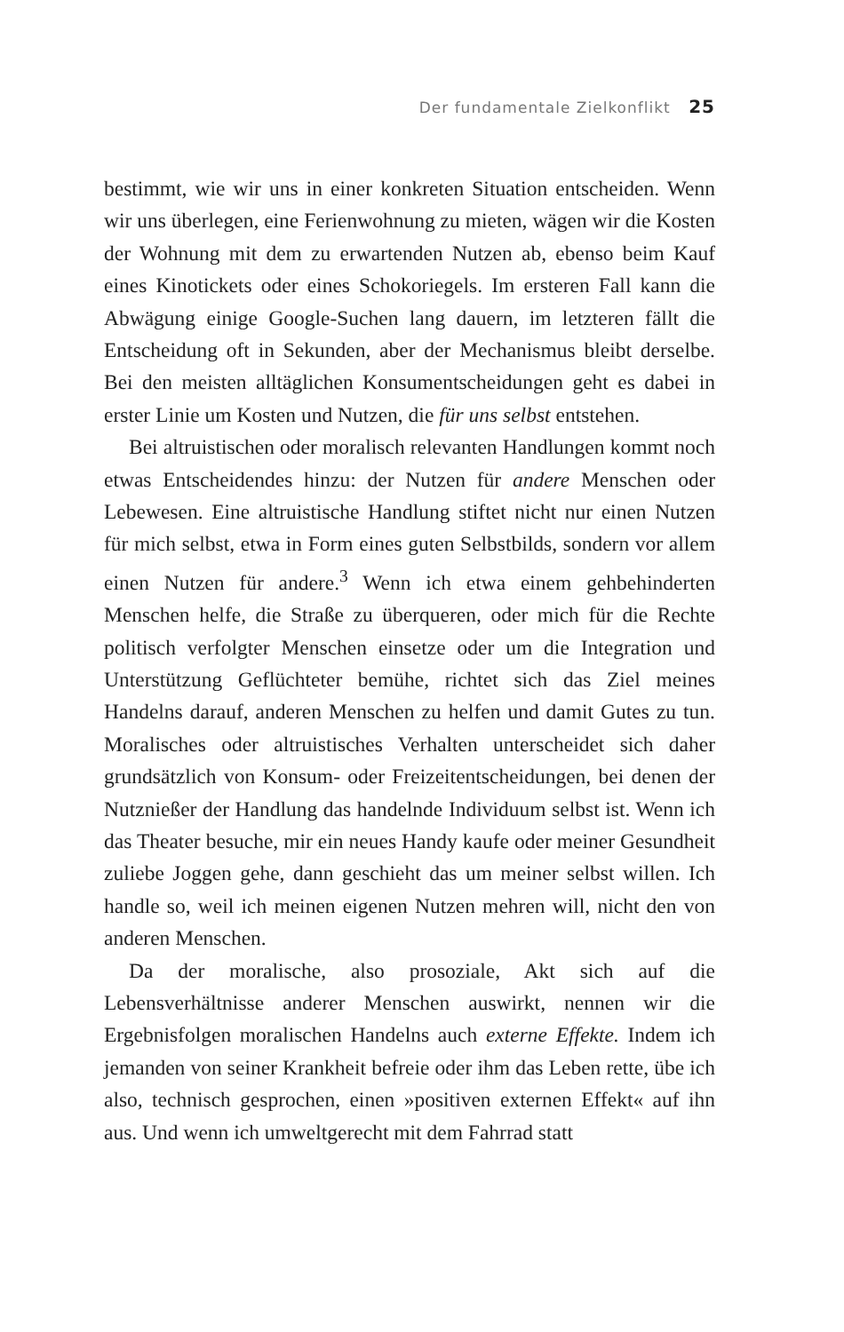Der fundamentale Zielkonflikt 25
bestimmt, wie wir uns in einer konkreten Situation entscheiden. Wenn wir uns überlegen, eine Ferienwohnung zu mieten, wägen wir die Kosten der Wohnung mit dem zu erwartenden Nutzen ab, ebenso beim Kauf eines Kinotickets oder eines Schokoriegels. Im ersteren Fall kann die Abwägung einige Google-Suchen lang dauern, im letzteren fällt die Entscheidung oft in Sekunden, aber der Mechanismus bleibt derselbe. Bei den meisten alltäglichen Konsumentscheidungen geht es dabei in erster Linie um Kosten und Nutzen, die für uns selbst entstehen.
Bei altruistischen oder moralisch relevanten Handlungen kommt noch etwas Entscheidendes hinzu: der Nutzen für andere Menschen oder Lebewesen. Eine altruistische Handlung stiftet nicht nur einen Nutzen für mich selbst, etwa in Form eines guten Selbstbilds, sondern vor allem einen Nutzen für andere.<sup>3</sup> Wenn ich etwa einem gehbehinderten Menschen helfe, die Straße zu überqueren, oder mich für die Rechte politisch verfolgter Menschen einsetze oder um die Integration und Unterstützung Geflüchteter bemühe, richtet sich das Ziel meines Handelns darauf, anderen Menschen zu helfen und damit Gutes zu tun. Moralisches oder altruistisches Verhalten unterscheidet sich daher grundsätzlich von Konsum- oder Freizeitentscheidungen, bei denen der Nutznießer der Handlung das handelnde Individuum selbst ist. Wenn ich das Theater besuche, mir ein neues Handy kaufe oder meiner Gesundheit zuliebe Joggen gehe, dann geschieht das um meiner selbst willen. Ich handle so, weil ich meinen eigenen Nutzen mehren will, nicht den von anderen Menschen.
Da der moralische, also prosoziale, Akt sich auf die Lebensverhältnisse anderer Menschen auswirkt, nennen wir die Ergebnisfolgen moralischen Handelns auch externe Effekte. Indem ich jemanden von seiner Krankheit befreie oder ihm das Leben rette, übe ich also, technisch gesprochen, einen »positiven externen Effekt« auf ihn aus. Und wenn ich umweltgerecht mit dem Fahrrad statt